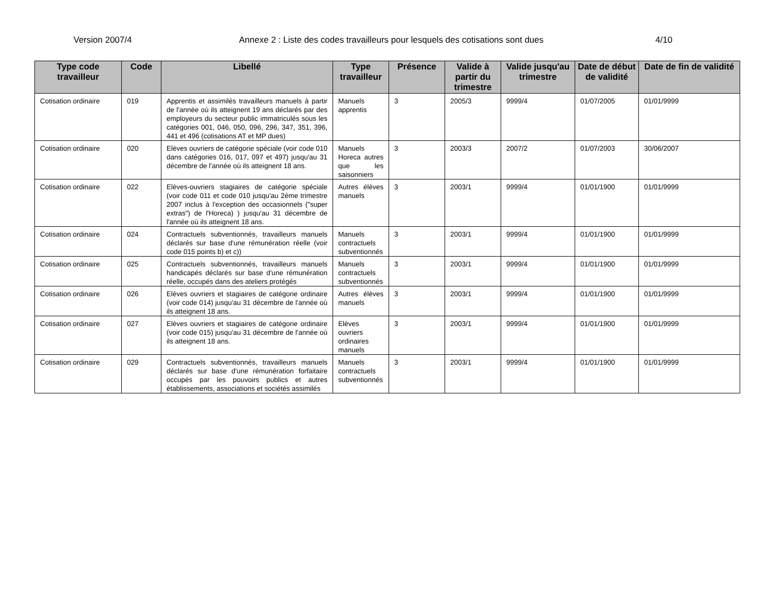Version 2007/4 Annexe 2 : Liste des codes travailleurs pour lesquels des cotisations sont dues 4/10
| Type code travailleur | Code | Libellé | Type travailleur | Présence | Valide à partir du trimestre | Valide jusqu'au trimestre | Date de début de validité | Date de fin de validité |
| --- | --- | --- | --- | --- | --- | --- | --- | --- |
| Cotisation ordinaire | 019 | Apprentis et assimilés travailleurs manuels à partir de l'année où ils atteignent 19 ans déclarés par des employeurs du secteur public immatriculés sous les catégories 001, 046, 050, 096, 296, 347, 351, 396, 441 et 496 (cotisations AT et MP dues) | Manuels apprentis | 3 | 2005/3 | 9999/4 | 01/07/2005 | 01/01/9999 |
| Cotisation ordinaire | 020 | Elèves ouvriers de catégorie spéciale (voir code 010 dans catégories 016, 017, 097 et 497) jusqu'au 31 décembre de l'année où ils atteignent 18 ans. | Manuels Horeca autres que les saisonniers | 3 | 2003/3 | 2007/2 | 01/07/2003 | 30/06/2007 |
| Cotisation ordinaire | 022 | Elèves-ouvriers stagiaires de catégorie spéciale (voir code 011 et code 010 jusqu'au 2ème trimestre 2007 inclus à l'exception des occasionnels ("super extras") de l'Horeca) ) jusqu'au 31 décembre de l'année où ils atteignent 18 ans. | Autres élèves manuels | 3 | 2003/1 | 9999/4 | 01/01/1900 | 01/01/9999 |
| Cotisation ordinaire | 024 | Contractuels subventionnés, travailleurs manuels déclarés sur base d'une rémunération réelle (voir code 015 points b) et c)) | Manuels contractuels subventionnés | 3 | 2003/1 | 9999/4 | 01/01/1900 | 01/01/9999 |
| Cotisation ordinaire | 025 | Contractuels subventionnés, travailleurs manuels handicapés déclarés sur base d'une rémunération réelle, occupés dans des ateliers protégés | Manuels contractuels subventionnés | 3 | 2003/1 | 9999/4 | 01/01/1900 | 01/01/9999 |
| Cotisation ordinaire | 026 | Elèves ouvriers et stagiaires de catégorie ordinaire (voir code 014) jusqu'au 31 décembre de l'année où ils atteignent 18 ans. | Autres élèves manuels | 3 | 2003/1 | 9999/4 | 01/01/1900 | 01/01/9999 |
| Cotisation ordinaire | 027 | Elèves ouvriers et stagiaires de catégorie ordinaire (voir code 015) jusqu'au 31 décembre de l'année où ils atteignent 18 ans. | Elèves ouvriers ordinaires manuels | 3 | 2003/1 | 9999/4 | 01/01/1900 | 01/01/9999 |
| Cotisation ordinaire | 029 | Contractuels subventionnés, travailleurs manuels déclarés sur base d'une rémunération forfaitaire occupés par les pouvoirs publics et autres établissements, associations et sociétés assimilés | Manuels contractuels subventionnés | 3 | 2003/1 | 9999/4 | 01/01/1900 | 01/01/9999 |